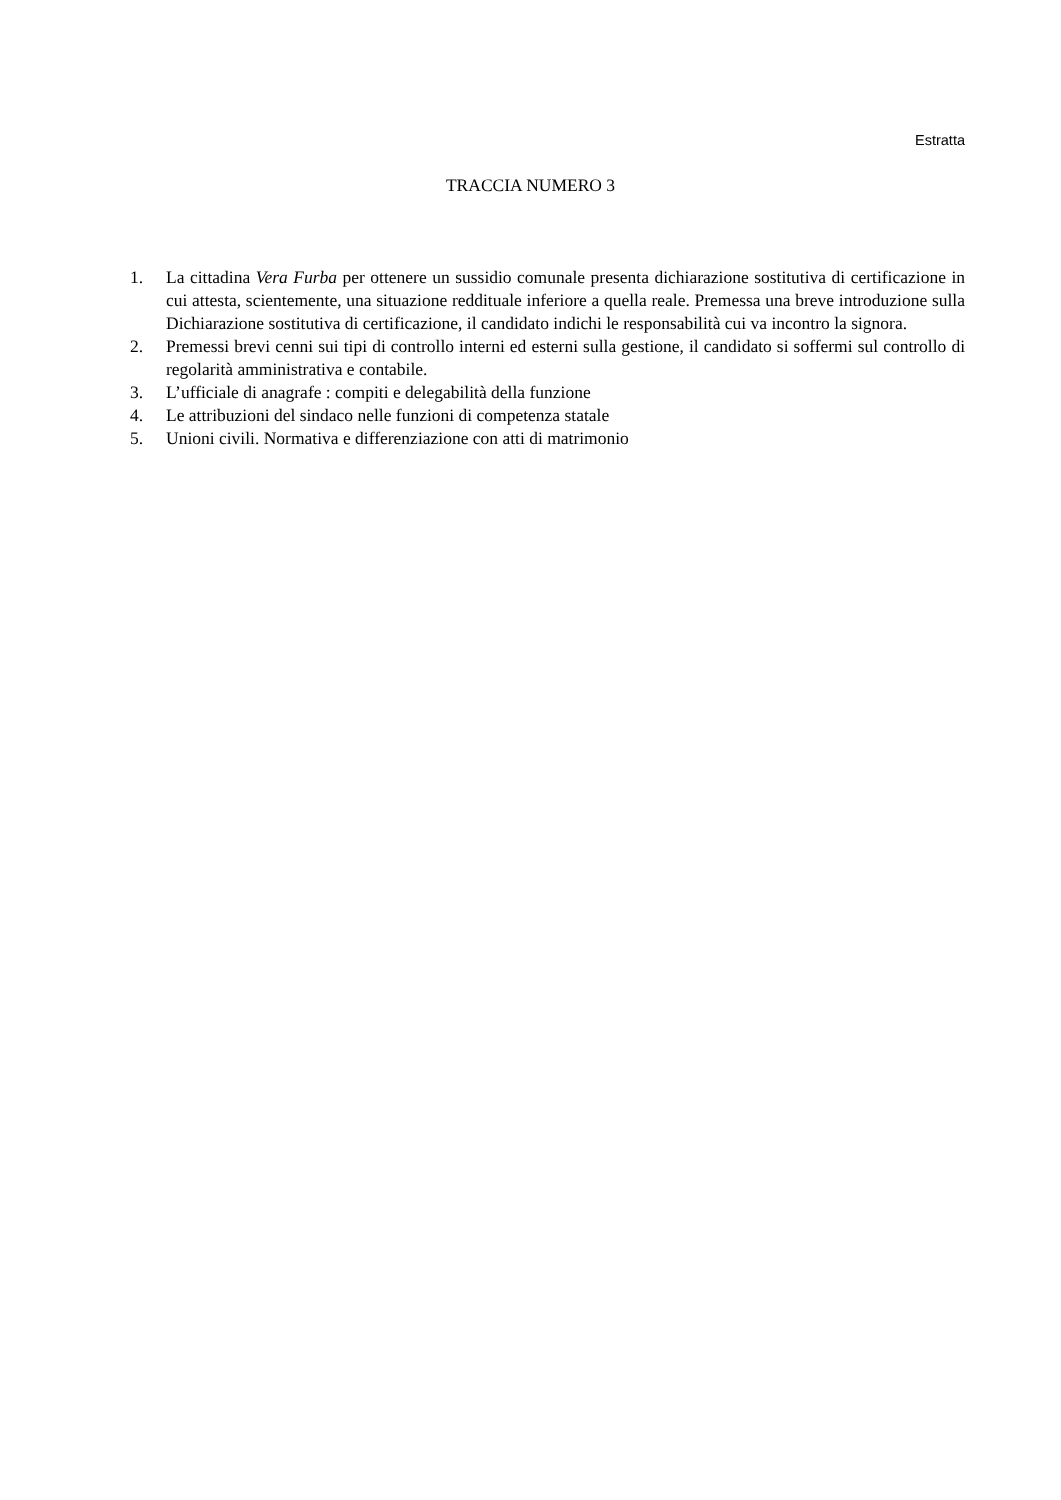Estratta
TRACCIA NUMERO 3
1. La cittadina Vera Furba per ottenere un sussidio comunale presenta dichiarazione sostitutiva di certificazione in cui attesta, scientemente, una situazione reddituale inferiore a quella reale. Premessa una breve introduzione sulla Dichiarazione sostitutiva di certificazione, il candidato indichi le responsabilità cui va incontro la signora.
2. Premessi brevi cenni sui tipi di controllo interni ed esterni sulla gestione, il candidato si soffermi sul controllo di regolarità amministrativa e contabile.
3. L’ufficiale di anagrafe : compiti e delegabilità della funzione
4. Le attribuzioni del sindaco nelle funzioni di competenza statale
5. Unioni civili. Normativa e differenziazione con atti di matrimonio